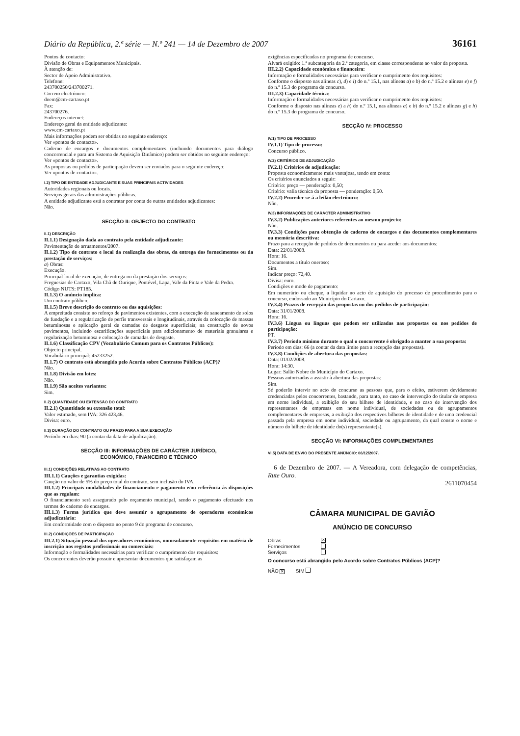Diário da República, 2.ª série — N.º 241 — 14 de Dezembro de 2007 36161
Pontos de contacto:
Divisão de Obras e Equipamentos Municipais.
À atenção de:
Sector de Apoio Administrativo.
Telefone:
243700250/243700271.
Correio electrónico:
doem@cm-cartaxo.pt
Fax:
243700276.
Endereços internet:
Endereço geral da entidade adjudicante:
www.cm-cartaxo.pt
Mais informações podem ser obtidas no seguinte endereço:
Ver «pontos de contacto».
Caderno de encargos e documentos complementares (incluindo documentos para diálogo concorrencial e para um Sistema de Aquisição Dinâmico) podem ser obtidos no seguinte endereço:
Ver «pontos de contacto».
As propostas ou pedidos de participação devem ser enviados para o seguinte endereço:
Ver «pontos de contacto».
I.2) TIPO DE ENTIDADE ADJUDICANTE E SUAS PRINCIPAIS ACTIVIDADES
Autoridades regionais ou locais.
Serviços gerais das administrações públicas.
A entidade adjudicante está a contratar por conta de outras entidades adjudicantes:
Não.
SECÇÃO II: OBJECTO DO CONTRATO
II.1) DESCRIÇÃO
II.1.1) Designação dada ao contrato pela entidade adjudicante:
Pavimentação de arruamentos/2007.
II.1.2) Tipo de contrato e local da realização das obras, da entrega dos fornecimentos ou da prestação de serviços:
a) Obras:
Execução.
Principal local de execução, de entrega ou da prestação dos serviços:
Freguesias de Cartaxo, Vila Chã de Ourique, Pontével, Lapa, Vale da Pinta e Vale da Pedra.
Código NUTS: PT185.
II.1.3) O anúncio implica:
Um contrato público.
II.1.5) Breve descrição do contrato ou das aquisições:
A empreitada consiste no reforço de pavimentos existentes, com a execução de saneamento de solos de fundação e a regularização de perfis transversais e longitudinais, através da colocação de massas betuminosas e aplicação geral de camadas de desgaste superficiais; na construção de novos pavimentos, incluindo escarificações superficiais para adicionamento de materiais granulares e regularização betuminosa e colocação de camadas de desgaste.
II.1.6) Classificação CPV (Vocabulário Comum para os Contratos Públicos):
Objecto principal.
Vocabulário principal: 45233252.
II.1.7) O contrato está abrangido pelo Acordo sobre Contratos Públicos (ACP)?
Não.
II.1.8) Divisão em lotes:
Não.
II.1.9) São aceites variantes:
Sim.
II.2) QUANTIDADE OU EXTENSÃO DO CONTRATO
II.2.1) Quantidade ou extensão total:
Valor estimado, sem IVA: 326 423,46.
Divisa: euro.
II.3) DURAÇÃO DO CONTRATO OU PRAZO PARA A SUA EXECUÇÃO
Período em dias: 90 (a contar da data de adjudicação).
SECÇÃO III: INFORMAÇÕES DE CARÁCTER JURÍDICO,
ECONÓMICO, FINANCEIRO E TÉCNICO
III.1) CONDIÇÕES RELATIVAS AO CONTRATO
III.1.1) Cauções e garantias exigidas:
Caução no valor de 5% do preço total do contrato, sem inclusão do IVA.
III.1.2) Principais modalidades de financiamento e pagamento e/ou referência às disposições que as regulam:
O financiamento será assegurado pelo orçamento municipal, sendo o pagamento efectuado nos termos do caderno de encargos.
III.1.3) Forma jurídica que deve assumir o agrupamento de operadores económicos adjudicatário:
Em conformidade com o disposto no ponto 9 do programa de concurso.
III.2) CONDIÇÕES DE PARTICIPAÇÃO
III.2.1) Situação pessoal dos operadores económicos, nomeadamente requisitos em matéria de inscrição nos registos profissionais ou comerciais:
Informação e formalidades necessárias para verificar o cumprimento dos requisitos:
Os concorrentes deverão possuir e apresentar documentos que satisfaçam as
exigências especificadas no programa de concurso.
Alvará exigido: 1.ª subcategoria da 2.ª categoria, em classe correspondente ao valor da proposta.
III.2.2) Capacidade económica e financeira:
Informação e formalidades necessárias para verificar o cumprimento dos requisitos:
Conforme o disposto nas alíneas c), d) e i) do n.º 15.1, nas alíneas a) e b) do n.º 15.2 e alíneas e) e f) do n.º 15.3 do programa de concurso.
III.2.3) Capacidade técnica:
Informação e formalidades necessárias para verificar o cumprimento dos requisitos:
Conforme o disposto nas alíneas e) a h) do n.º 15.1, nas alíneas a) e b) do n.º 15.2 e alíneas g) e h) do n.º 15.3 do programa de concurso.
SECÇÃO IV: PROCESSO
IV.1) TIPO DE PROCESSO
IV.1.1) Tipo de processo:
Concurso público.
IV.2) CRITÉRIOS DE ADJUDICAÇÃO
IV.2.1) Critérios de adjudicação:
Proposta economicamente mais vantajosa, tendo em conta:
Os critérios enunciados a seguir:
Critério: preço — ponderação: 0,50;
Critério: valia técnica da proposta — ponderação: 0,50.
IV.2.2) Proceder-se-á a leilão electrónico:
Não.
IV.3) INFORMAÇÕES DE CARÁCTER ADMINISTRATIVO
IV.3.2) Publicações anteriores referentes ao mesmo projecto:
Não.
IV.3.3) Condições para obtenção do caderno de encargos e dos documentos complementares ou memória descritiva:
Prazo para a recepção de pedidos de documentos ou para aceder aos documentos:
Data: 22/01/2008.
Hora: 16.
Documentos a título oneroso:
Sim.
Indicar preço: 72,40.
Divisa: euro.
Condições e modo de pagamento:
Em numerário ou cheque, a liquidar no acto de aquisição do processo de procedimento para o concurso, endossado ao Município do Cartaxo.
IV.3.4) Prazos de recepção das propostas ou dos pedidos de participação:
Data: 31/01/2008.
Hora: 16.
IV.3.6) Língua ou línguas que podem ser utilizadas nas propostas ou nos pedidos de participação:
PT.
IV.3.7) Período mínimo durante o qual o concorrente é obrigado a manter a sua proposta:
Período em dias: 66 (a contar da data limite para a recepção das propostas).
IV.3.8) Condições de abertura das propostas:
Data: 01/02/2008.
Hora: 14:30.
Lugar: Salão Nobre do Município do Cartaxo.
Pessoas autorizadas a assistir à abertura das propostas:
Sim.
Só poderão intervir no acto do concurso as pessoas que, para o efeito, estiverem devidamente credenciadas pelos concorrentes, bastando, para tanto, no caso de intervenção do titular de empresa em nome individual, a exibição do seu bilhete de identidade, e no caso de intervenção dos representantes de empresas em nome individual, de sociedades ou de agrupamentos complementares de empresas, a exibição dos respectivos bilhetes de identidade e de uma credencial passada pela empresa em nome individual, sociedade ou agrupamento, da qual conste o nome e número do bilhete de identidade do(s) representante(s).
SECÇÃO VI: INFORMAÇÕES COMPLEMENTARES
VI.5) DATA DE ENVIO DO PRESENTE ANÚNCIO: 06/12/2007.
6 de Dezembro de 2007. — A Vereadora, com delegação de competências, Rute Ouro.
2611070454
CÂMARA MUNICIPAL DE GAVIÃO
ANÚNCIO DE CONCURSO
Obras ✕
Fornecimentos
Serviços
O concurso está abrangido pelo Acordo sobre Contratos Públicos (ACP)?
NÃO ✕ SIM